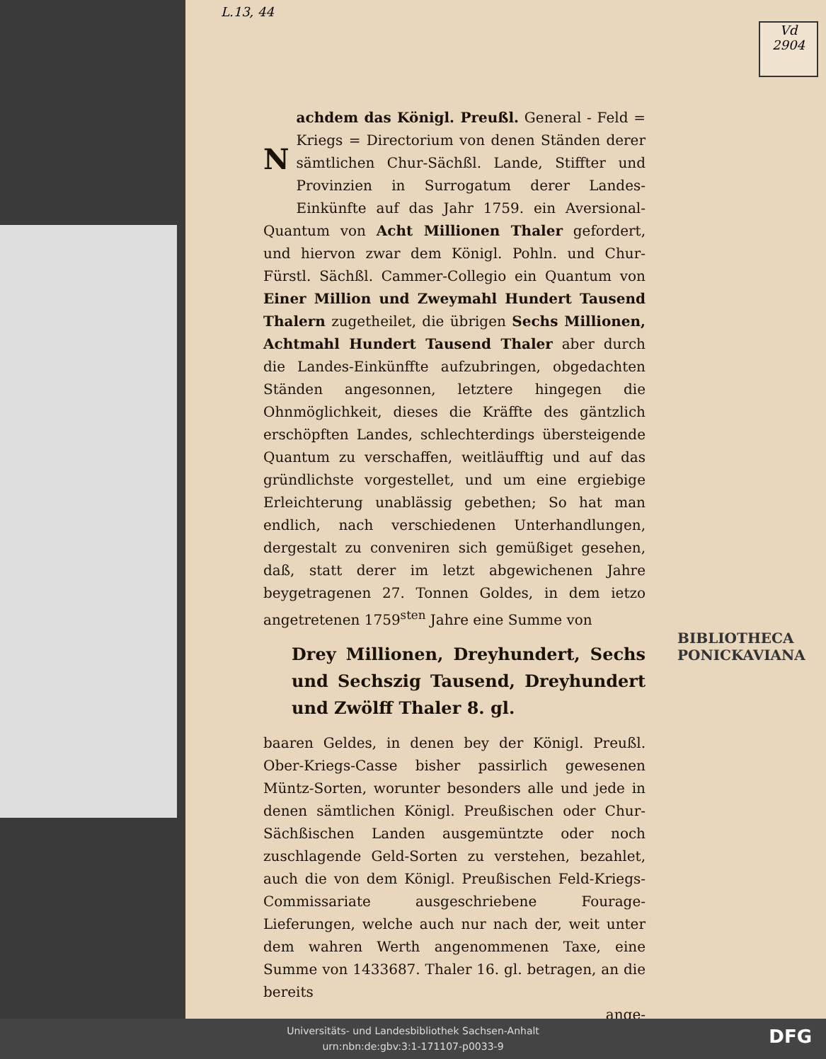L.13, 44
Vd
2904
Nachdem das Königl. Preußl. General - Feld = Kriegs = Directorium von denen Ständen derer sämtlichen Chur-Sächßl. Lande, Stiffter und Provinzien in Surrogatum derer Landes-Einkünfte auf das Jahr 1759. ein Aversional-Quantum von Acht Millionen Thaler gefordert, und hiervon zwar dem Königl. Pohln. und Chur-Fürstl. Sächßl. Cammer-Collegio ein Quantum von Einer Million und Zweymahl Hundert Tausend Thalern zugetheilet, die übrigen Sechs Millionen, Achtmahl Hundert Tausend Thaler aber durch die Landes-Einkünffte aufzubringen, obgedachten Ständen angesonnen, letztere hingegen die Ohnmöglichkeit, dieses die Kräffte des gäntzlich erschöpften Landes, schlechterdings übersteigende Quantum zu verschaffen, weitläufftig und auf das gründlichste vorgestellet, und um eine ergiebige Erleichterung unablässig gebethen; So hat man endlich, nach verschiedenen Unterhandlungen, dergestalt zu conveniren sich gemüßiget gesehen, daß, statt derer im letzt abgewichenen Jahre beygetragenen 27. Tonnen Goldes, in dem ietzo angetretenen 1759<sup>sten</sup> Jahre eine Summe von
Drey Millionen, Dreyhundert, Sechs und Sechszig Tausend, Dreyhundert und Zwölff Thaler 8. gl.
baaren Geldes, in denen bey der Königl. Preußl. Ober-Kriegs-Casse bisher passirlich gewesenen Müntz-Sorten, worunter besonders alle und jede in denen sämtlichen Königl. Preußischen oder Chur-Sächßischen Landen ausgemüntzte oder noch zuschlagende Geld-Sorten zu verstehen, bezahlet, auch die von dem Königl. Preußischen Feld-Kriegs-Commissariate ausgeschriebene Fourage-Lieferungen, welche auch nur nach der, weit unter dem wahren Werth angenommenen Taxe, eine Summe von 1433687. Thaler 16. gl. betragen, an die bereits
ange-
BIBLIOTHECA
PONICKAVIANA
Universitäts- und Landesbibliothek Sachsen-Anhalt
urn:nbn:de:gbv:3:1-171107-p0033-9
DFG